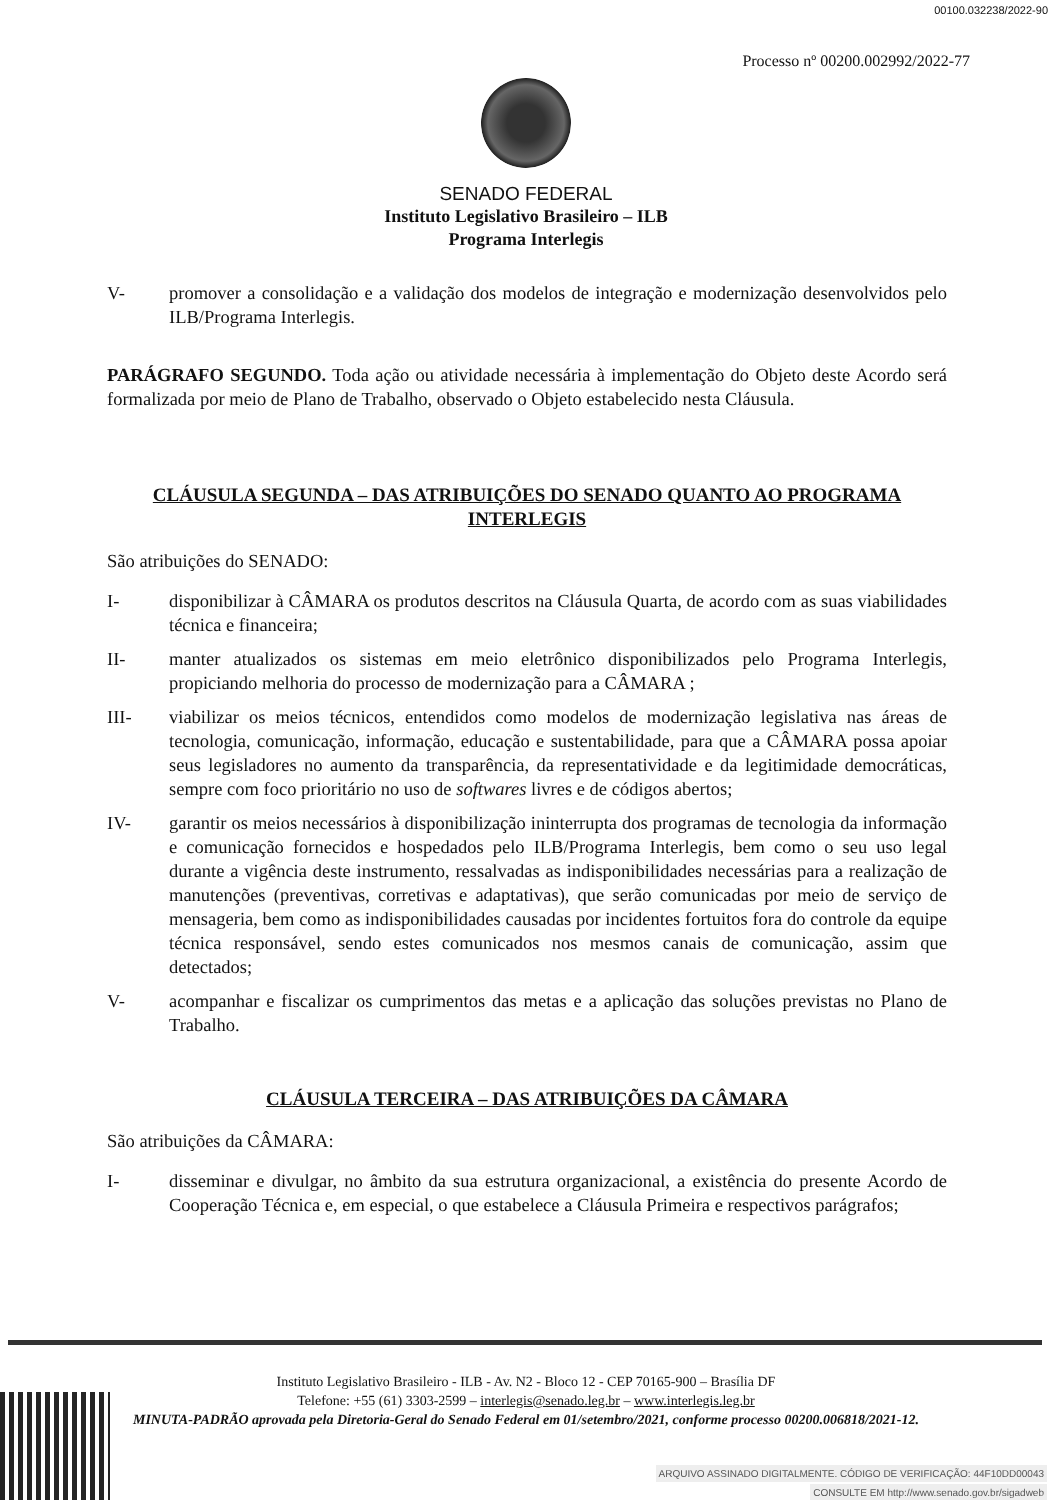00100.032238/2022-90
Processo nº 00200.002992/2022-77
SENADO FEDERAL
Instituto Legislativo Brasileiro – ILB
Programa Interlegis
V- promover a consolidação e a validação dos modelos de integração e modernização desenvolvidos pelo ILB/Programa Interlegis.
PARÁGRAFO SEGUNDO. Toda ação ou atividade necessária à implementação do Objeto deste Acordo será formalizada por meio de Plano de Trabalho, observado o Objeto estabelecido nesta Cláusula.
CLÁUSULA SEGUNDA – DAS ATRIBUIÇÕES DO SENADO QUANTO AO PROGRAMA INTERLEGIS
São atribuições do SENADO:
I- disponibilizar à CÂMARA os produtos descritos na Cláusula Quarta, de acordo com as suas viabilidades técnica e financeira;
II- manter atualizados os sistemas em meio eletrônico disponibilizados pelo Programa Interlegis, propiciando melhoria do processo de modernização para a CÂMARA ;
III- viabilizar os meios técnicos, entendidos como modelos de modernização legislativa nas áreas de tecnologia, comunicação, informação, educação e sustentabilidade, para que a CÂMARA possa apoiar seus legisladores no aumento da transparência, da representatividade e da legitimidade democráticas, sempre com foco prioritário no uso de softwares livres e de códigos abertos;
IV- garantir os meios necessários à disponibilização ininterrupta dos programas de tecnologia da informação e comunicação fornecidos e hospedados pelo ILB/Programa Interlegis, bem como o seu uso legal durante a vigência deste instrumento, ressalvadas as indisponibilidades necessárias para a realização de manutenções (preventivas, corretivas e adaptativas), que serão comunicadas por meio de serviço de mensageria, bem como as indisponibilidades causadas por incidentes fortuitos fora do controle da equipe técnica responsável, sendo estes comunicados nos mesmos canais de comunicação, assim que detectados;
V- acompanhar e fiscalizar os cumprimentos das metas e a aplicação das soluções previstas no Plano de Trabalho.
CLÁUSULA TERCEIRA – DAS ATRIBUIÇÕES DA CÂMARA
São atribuições da CÂMARA:
I- disseminar e divulgar, no âmbito da sua estrutura organizacional, a existência do presente Acordo de Cooperação Técnica e, em especial, o que estabelece a Cláusula Primeira e respectivos parágrafos;
Instituto Legislativo Brasileiro - ILB - Av. N2 - Bloco 12 - CEP 70165-900 – Brasília DF
Telefone: +55 (61) 3303-2599 – interlegis@senado.leg.br – www.interlegis.leg.br
MINUTA-PADRÃO aprovada pela Diretoria-Geral do Senado Federal em 01/setembro/2021, conforme processo 00200.006818/2021-12.
ARQUIVO ASSINADO DIGITALMENTE. CÓDIGO DE VERIFICAÇÃO: 44F10DD00043
CONSULTE EM http://www.senado.gov.br/sigadweb